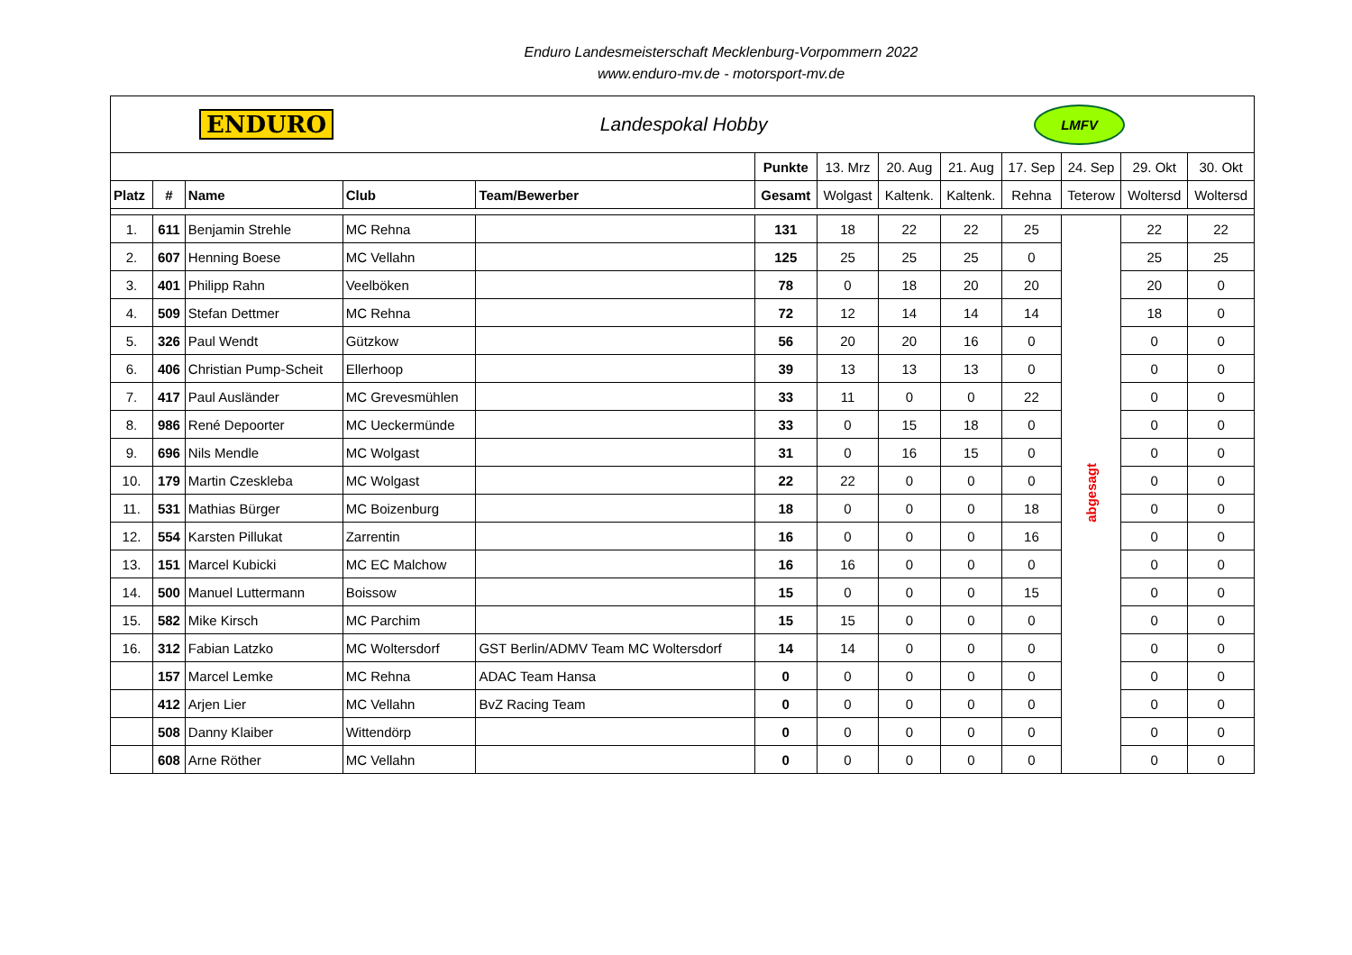Enduro Landesmeisterschaft Mecklenburg-Vorpommern 2022
www.enduro-mv.de - motorsport-mv.de
| ENDURO Landespokal Hobby LMFV | | | | | | | | | | | | |
| | | | | | Punkte | 13. Mrz | 20. Aug | 21. Aug | 17. Sep | 24. Sep | 29. Okt | 30. Okt |
| Platz | # | Name | Club | Team/Bewerber | Gesamt | Wolgast | Kaltenk. | Kaltenk. | Rehna | Teterow | Woltersd | Woltersd |
| 1. | 611 | Benjamin Strehle | MC Rehna | | 131 | 18 | 22 | 22 | 25 | abgesagt | 22 | 22 |
| 2. | 607 | Henning Boese | MC Vellahn | | 125 | 25 | 25 | 25 | 0 | | 25 | 25 |
| 3. | 401 | Philipp Rahn | Veelböken | | 78 | 0 | 18 | 20 | 20 | | 20 | 0 |
| 4. | 509 | Stefan Dettmer | MC Rehna | | 72 | 12 | 14 | 14 | 14 | | 18 | 0 |
| 5. | 326 | Paul Wendt | Gützkow | | 56 | 20 | 20 | 16 | 0 | | 0 | 0 |
| 6. | 406 | Christian Pump-Scheit | Ellerhoop | | 39 | 13 | 13 | 13 | 0 | | 0 | 0 |
| 7. | 417 | Paul Ausländer | MC Grevesmühlen | | 33 | 11 | 0 | 0 | 22 | | 0 | 0 |
| 8. | 986 | René Depoorter | MC Ueckermünde | | 33 | 0 | 15 | 18 | 0 | | 0 | 0 |
| 9. | 696 | Nils Mendle | MC Wolgast | | 31 | 0 | 16 | 15 | 0 | | 0 | 0 |
| 10. | 179 | Martin Czeskleba | MC Wolgast | | 22 | 22 | 0 | 0 | 0 | | 0 | 0 |
| 11. | 531 | Mathias Bürger | MC Boizenburg | | 18 | 0 | 0 | 0 | 18 | | 0 | 0 |
| 12. | 554 | Karsten Pillukat | Zarrentin | | 16 | 0 | 0 | 0 | 16 | | 0 | 0 |
| 13. | 151 | Marcel Kubicki | MC EC Malchow | | 16 | 16 | 0 | 0 | 0 | | 0 | 0 |
| 14. | 500 | Manuel Luttermann | Boissow | | 15 | 0 | 0 | 0 | 15 | | 0 | 0 |
| 15. | 582 | Mike Kirsch | MC Parchim | | 15 | 15 | 0 | 0 | 0 | | 0 | 0 |
| 16. | 312 | Fabian Latzko | MC Woltersdorf | GST Berlin/ADMV Team MC Woltersdorf | 14 | 14 | 0 | 0 | 0 | | 0 | 0 |
| | 157 | Marcel Lemke | MC Rehna | ADAC Team Hansa | 0 | 0 | 0 | 0 | 0 | | 0 | 0 |
| | 412 | Arjen Lier | MC Vellahn | BvZ Racing Team | 0 | 0 | 0 | 0 | 0 | | 0 | 0 |
| | 508 | Danny Klaiber | Wittendörp | | 0 | 0 | 0 | 0 | 0 | | 0 | 0 |
| | 608 | Arne Röther | MC Vellahn | | 0 | 0 | 0 | 0 | 0 | | 0 | 0 |